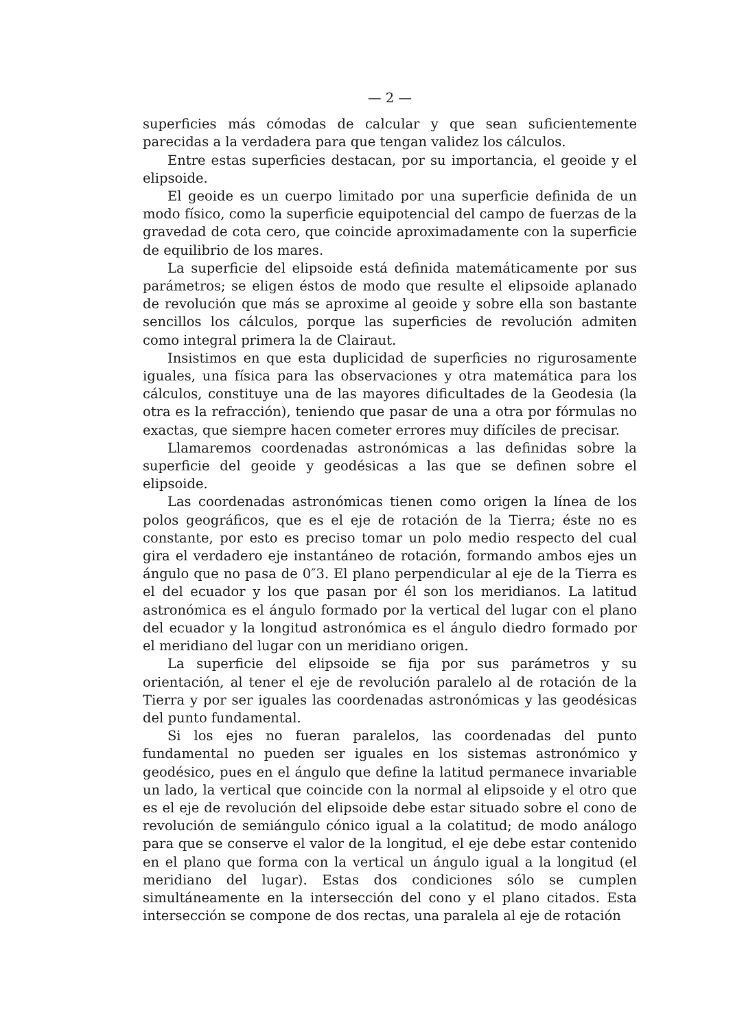— 2 —
superficies más cómodas de calcular y que sean suficientemente parecidas a la verdadera para que tengan validez los cálculos.
Entre estas superficies destacan, por su importancia, el geoide y el elipsoide.
El geoide es un cuerpo limitado por una superficie definida de un modo físico, como la superficie equipotencial del campo de fuerzas de la gravedad de cota cero, que coincide aproximadamente con la superficie de equilibrio de los mares.
La superficie del elipsoide está definida matemáticamente por sus parámetros; se eligen éstos de modo que resulte el elipsoide aplanado de revolución que más se aproxime al geoide y sobre ella son bastante sencillos los cálculos, porque las superficies de revolución admiten como integral primera la de Clairaut.
Insistimos en que esta duplicidad de superficies no rigurosamente iguales, una física para las observaciones y otra matemática para los cálculos, constituye una de las mayores dificultades de la Geodesia (la otra es la refracción), teniendo que pasar de una a otra por fórmulas no exactas, que siempre hacen cometer errores muy difíciles de precisar.
Llamaremos coordenadas astronómicas a las definidas sobre la superficie del geoide y geodésicas a las que se definen sobre el elipsoide.
Las coordenadas astronómicas tienen como origen la línea de los polos geográficos, que es el eje de rotación de la Tierra; éste no es constante, por esto es preciso tomar un polo medio respecto del cual gira el verdadero eje instantáneo de rotación, formando ambos ejes un ángulo que no pasa de 0″3. El plano perpendicular al eje de la Tierra es el del ecuador y los que pasan por él son los meridianos. La latitud astronómica es el ángulo formado por la vertical del lugar con el plano del ecuador y la longitud astronómica es el ángulo diedro formado por el meridiano del lugar con un meridiano origen.
La superficie del elipsoide se fija por sus parámetros y su orientación, al tener el eje de revolución paralelo al de rotación de la Tierra y por ser iguales las coordenadas astronómicas y las geodésicas del punto fundamental.
Si los ejes no fueran paralelos, las coordenadas del punto fundamental no pueden ser iguales en los sistemas astronómico y geodésico, pues en el ángulo que define la latitud permanece invariable un lado, la vertical que coincide con la normal al elipsoide y el otro que es el eje de revolución del elipsoide debe estar situado sobre el cono de revolución de semiángulo cónico igual a la colatitud; de modo análogo para que se conserve el valor de la longitud, el eje debe estar contenido en el plano que forma con la vertical un ángulo igual a la longitud (el meridiano del lugar). Estas dos condiciones sólo se cumplen simultáneamente en la intersección del cono y el plano citados. Esta intersección se compone de dos rectas, una paralela al eje de rotación